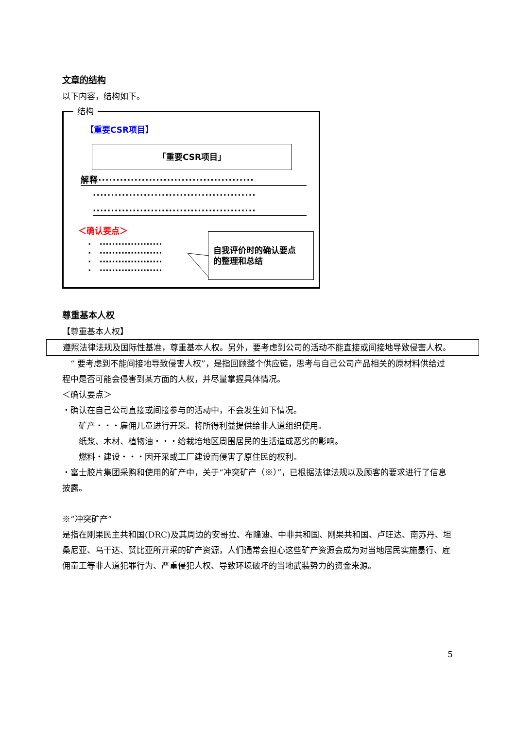文章的结构
以下内容，结构如下。
结构
【重要CSR项目】
「重要CSR项目」
解释···········································
·············································
·············································
＜确认要点＞
·　····················
·　····················
·　····················
·　····················
自我评价时的确认要点
的整理和总结
尊重基本人权
【尊重基本人权】
遵照法律法规及国际性基准，尊重基本人权。另外，要考虑到公司的活动不能直接或间接地导致侵害人权。
　“ 要考虑到不能间接地导致侵害人权”，是指回顾整个供应链，思考与自己公司产品相关的原材料供给过程中是否可能会侵害到某方面的人权，并尽量掌握具体情况。
＜确认要点＞
・确认在自己公司直接或间接参与的活动中，不会发生如下情况。
　　矿产・・・雇佣儿童进行开采。将所得利益提供给非人道组织使用。
　　纸浆、木材、植物油・・・给栽培地区周围居民的生活造成恶劣的影响。
　　燃料・建设・・・因开采或工厂建设而侵害了原住民的权利。
・富士胶片集团采购和使用的矿产中，关于“冲突矿产（※）”，已根据法律法规以及顾客的要求进行了信息披露。
※“冲突矿产”
是指在刚果民主共和国(DRC)及其周边的安哥拉、布隆迪、中非共和国、刚果共和国、卢旺达、南苏丹、坦桑尼亚、乌干达、赞比亚所开采的矿产资源，人们通常会担心这些矿产资源会成为对当地居民实施暴行、雇佣童工等非人道犯罪行为、严重侵犯人权、导致环境破坏的当地武装势力的资金来源。
5